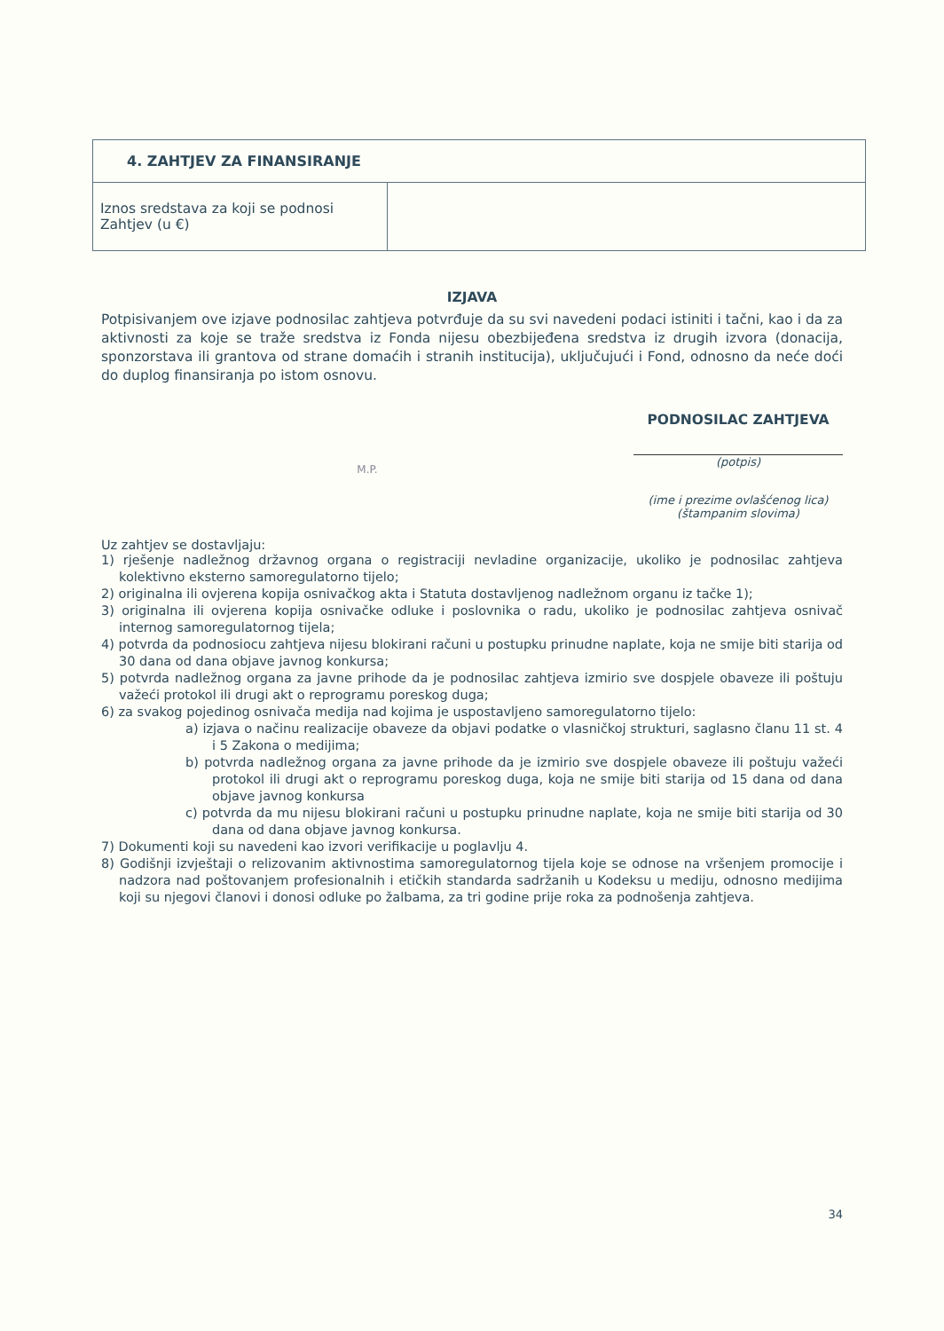| 4. ZAHTJEV ZA FINANSIRANJE | |
| Iznos sredstava za koji se podnosi Zahtjev (u €) | |
IZJAVA
Potpisivanjem ove izjave podnosilac zahtjeva potvrđuje da su svi navedeni podaci istiniti i tačni, kao i da za aktivnosti za koje se traže sredstva iz Fonda nijesu obezbijeđena sredstva iz drugih izvora (donacija, sponzorstava ili grantova od strane domaćih i stranih institucija), uključujući i Fond, odnosno da neće doći do duplog finansiranja po istom osnovu.
PODNOSILAC ZAHTJEVA
M.P.
(potpis)
(ime i prezime ovlašćenog lica)
(štampanim slovima)
Uz zahtjev se dostavljaju:
1) rješenje nadležnog državnog organa o registraciji nevladine organizacije, ukoliko je podnosilac zahtjeva kolektivno eksterno samoregulatorno tijelo;
2) originalna ili ovjerena kopija osnivačkog akta i Statuta dostavljenog nadležnom organu iz tačke 1);
3) originalna ili ovjerena kopija osnivačke odluke i poslovnika o radu, ukoliko je podnosilac zahtjeva osnivač internog samoregulatornog tijela;
4) potvrda da podnosiocu zahtjeva nijesu blokirani računi u postupku prinudne naplate, koja ne smije biti starija od 30 dana od dana objave javnog konkursa;
5) potvrda nadležnog organa za javne prihode da je podnosilac zahtjeva izmirio sve dospjele obaveze ili poštuju važeći protokol ili drugi akt o reprogramu poreskog duga;
6) za svakog pojedinog osnivača medija nad kojima je uspostavljeno samoregulatorno tijelo:
a) izjava o načinu realizacije obaveze da objavi podatke o vlasničkoj strukturi, saglasno članu 11 st. 4 i 5 Zakona o medijima;
b) potvrda nadležnog organa za javne prihode da je izmirio sve dospjele obaveze ili poštuju važeći protokol ili drugi akt o reprogramu poreskog duga, koja ne smije biti starija od 15 dana od dana objave javnog konkursa
c) potvrda da mu nijesu blokirani računi u postupku prinudne naplate, koja ne smije biti starija od 30 dana od dana objave javnog konkursa.
7) Dokumenti koji su navedeni kao izvori verifikacije u poglavlju 4.
8) Godišnji izvještaji o relizovanim aktivnostima samoregulatornog tijela koje se odnose na vršenjem promocije i nadzora nad poštovanjem profesionalnih i etičkih standarda sadržanih u Kodeksu u mediju, odnosno medijima koji su njegovi članovi i donosi odluke po žalbama, za tri godine prije roka za podnošenja zahtjeva.
34